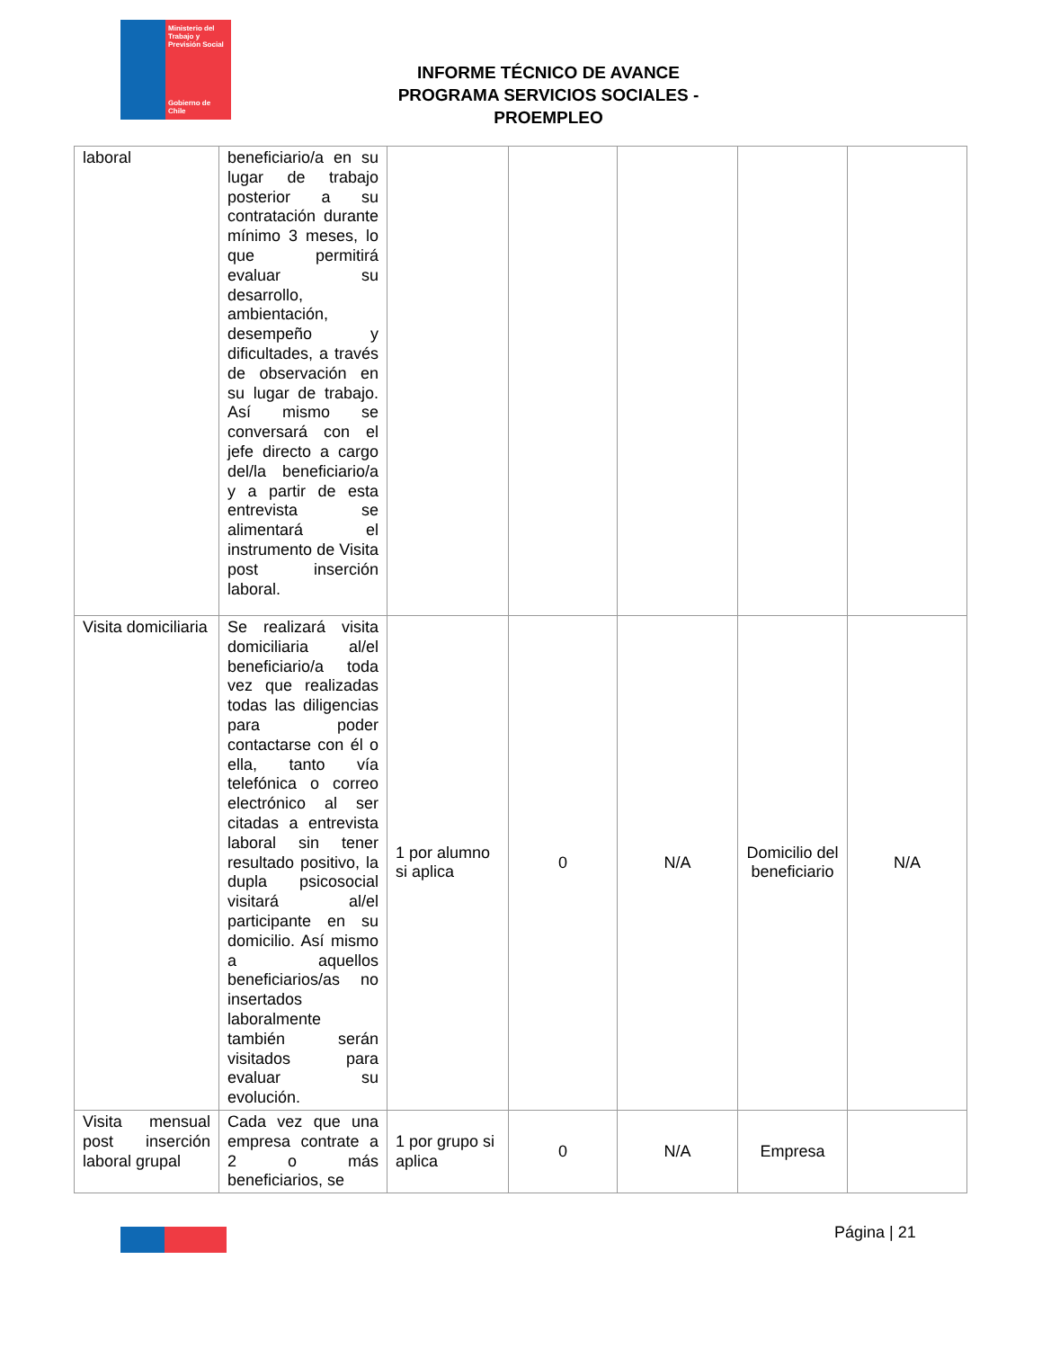Ministerio del Trabajo y Previsión Social
Gobierno de Chile
INFORME TÉCNICO DE AVANCE
PROGRAMA SERVICIOS SOCIALES - PROEMPLEO
| laboral | beneficiario/a en su lugar de trabajo posterior a su contratación durante mínimo 3 meses, lo que permitirá evaluar su desarrollo, ambientación, desempeño y dificultades, a través de observación en su lugar de trabajo. Así mismo se conversará con el jefe directo a cargo del/la beneficiario/a y a partir de esta entrevista se alimentará el instrumento de Visita post inserción laboral. | | | | | |
| Visita domiciliaria | Se realizará visita domiciliaria al/el beneficiario/a toda vez que realizadas todas las diligencias para poder contactarse con él o ella, tanto vía telefónica o correo electrónico al ser citadas a entrevista laboral sin tener resultado positivo, la dupla psicosocial visitará al/el participante en su domicilio. Así mismo a aquellos beneficiarios/as no insertados laboralmente también serán visitados para evaluar su evolución. | 1 por alumno si aplica | 0 | N/A | Domicilio del beneficiario | N/A |
| Visita mensual post inserción laboral grupal | Cada vez que una empresa contrate a 2 o más beneficiarios, se | 1 por grupo si aplica | 0 | N/A | Empresa | |
Página | 21